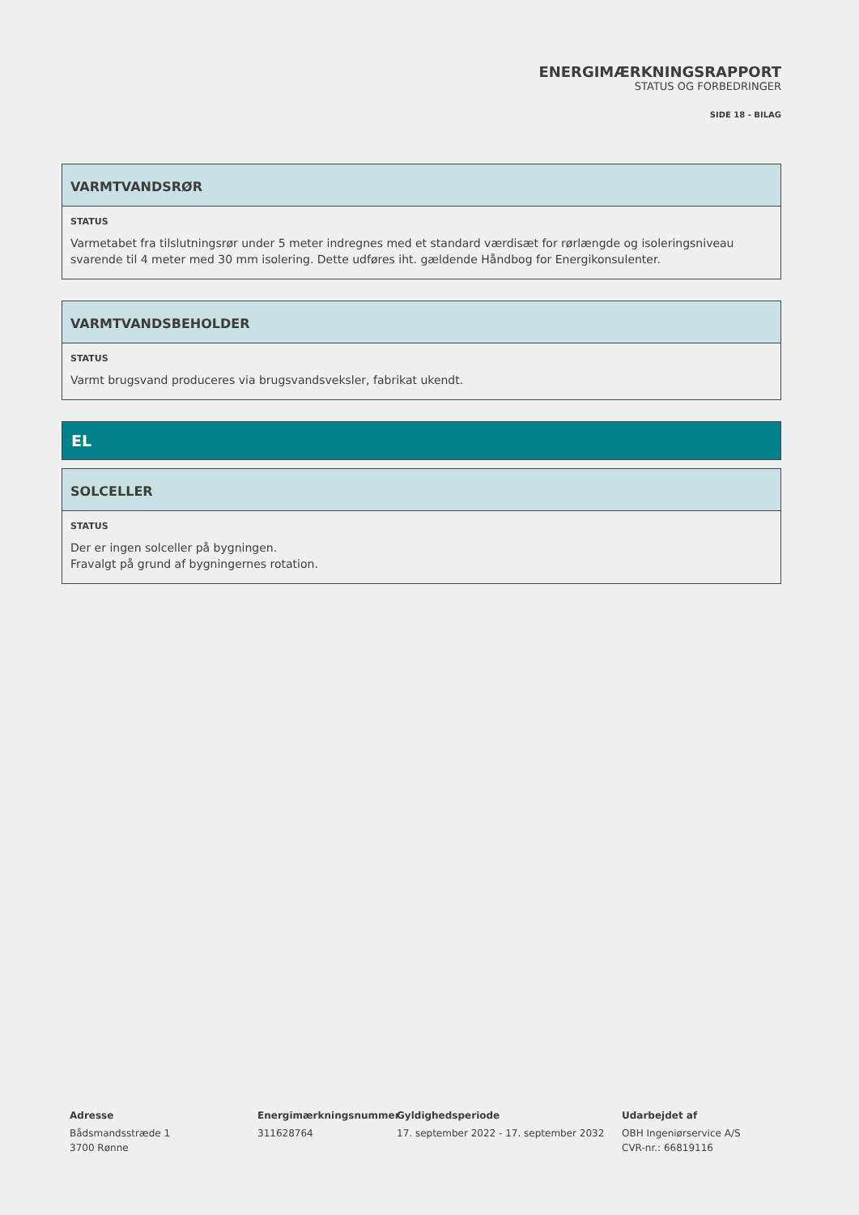ENERGIMÆRKNINGSRAPPORT
STATUS OG FORBEDRINGER
SIDE 18 - BILAG
VARMTVANDSRØR
STATUS
Varmetabet fra tilslutningsrør under 5 meter indregnes med et standard værdisæt for rørlængde og isoleringsniveau svarende til 4 meter med 30 mm isolering. Dette udføres iht. gældende Håndbog for Energikonsulenter.
VARMTVANDSBEHOLDER
STATUS
Varmt brugsvand produceres via brugsvandsveksler, fabrikat ukendt.
EL
SOLCELLER
STATUS
Der er ingen solceller på bygningen.
Fravalgt på grund af bygningernes rotation.
Adresse
Bådsmandsstræde 1
3700 Rønne
Energimærkningsnummer
311628764
Gyldighedsperiode
17. september 2022 - 17. september 2032
Udarbejdet af
OBH Ingeniørservice A/S
CVR-nr.: 66819116